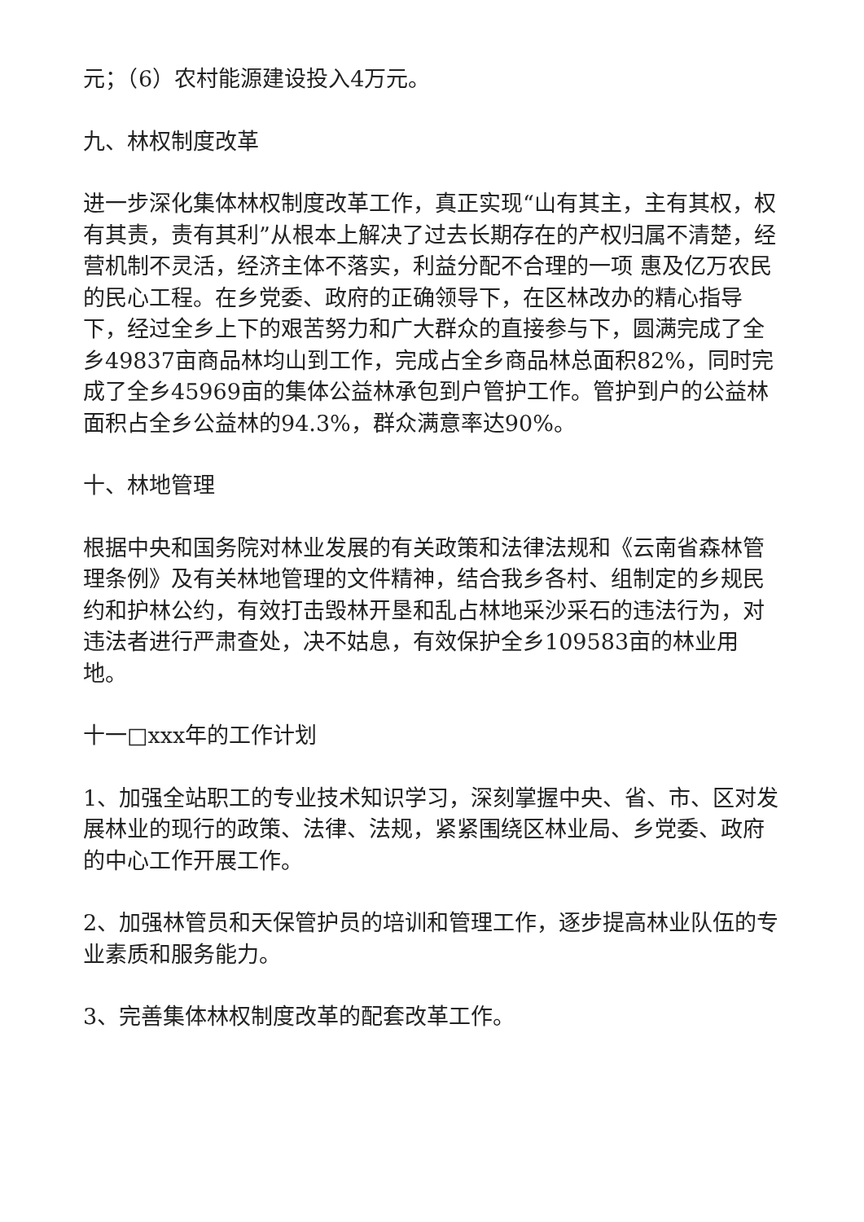元；（6）农村能源建设投入4万元。
九、林权制度改革
进一步深化集体林权制度改革工作，真正实现“山有其主，主有其权，权有其责，责有其利”从根本上解决了过去长期存在的产权归属不清楚，经营机制不灵活，经济主体不落实，利益分配不合理的一项 惠及亿万农民的民心工程。在乡党委、政府的正确领导下，在区林改办的精心指导下，经过全乡上下的艰苦努力和广大群众的直接参与下，圆满完成了全乡49837亩商品林均山到工作，完成占全乡商品林总面积82%，同时完成了全乡45969亩的集体公益林承包到户管护工作。管护到户的公益林面积占全乡公益林的94.3%，群众满意率达90%。
十、林地管理
根据中央和国务院对林业发展的有关政策和法律法规和《云南省森林管理条例》及有关林地管理的文件精神，结合我乡各村、组制定的乡规民约和护林公约，有效打击毁林开垦和乱占林地采沙采石的违法行为，对违法者进行严肃查处，决不姑息，有效保护全乡109583亩的林业用地。
十一□xxx年的工作计划
1、加强全站职工的专业技术知识学习，深刻掌握中央、省、市、区对发展林业的现行的政策、法律、法规，紧紧围绕区林业局、乡党委、政府的中心工作开展工作。
2、加强林管员和天保管护员的培训和管理工作，逐步提高林业队伍的专业素质和服务能力。
3、完善集体林权制度改革的配套改革工作。